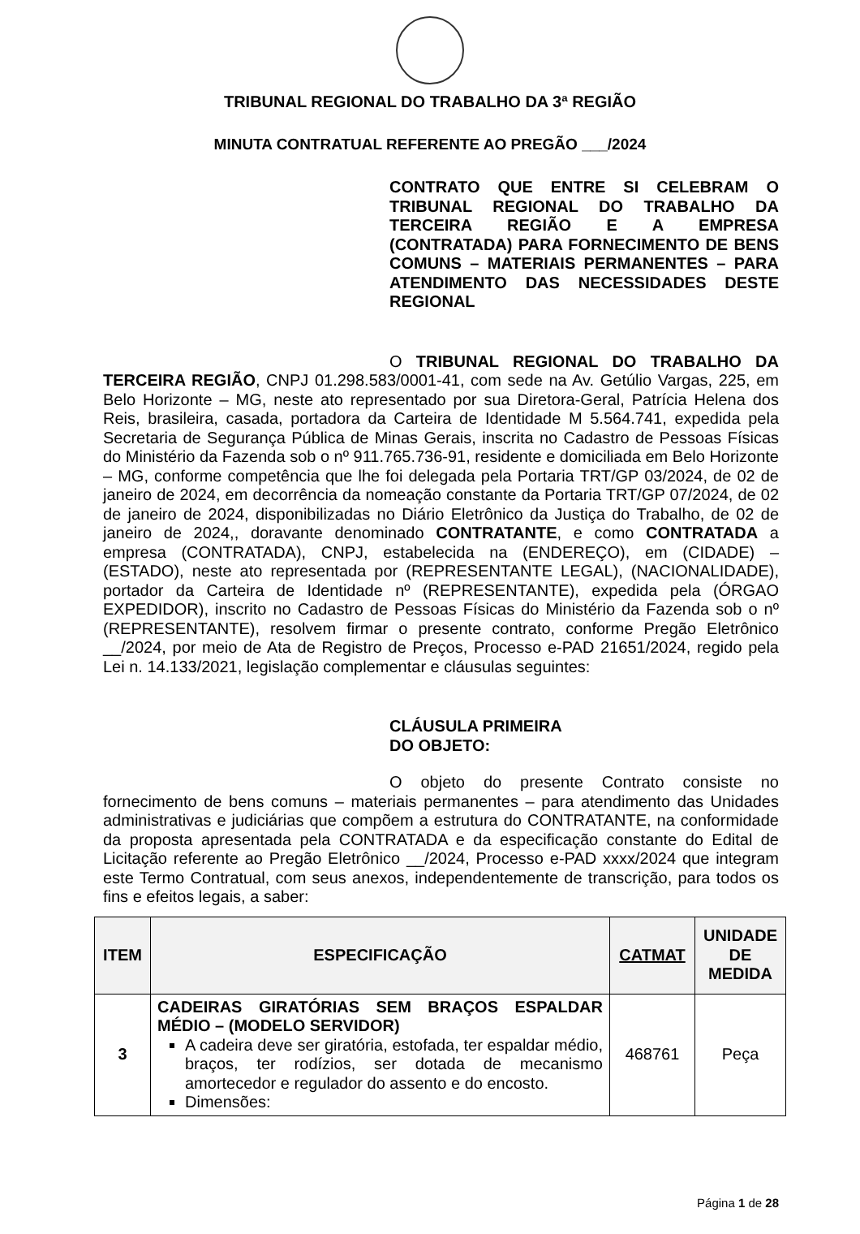TRIBUNAL REGIONAL DO TRABALHO DA 3ª REGIÃO
MINUTA CONTRATUAL REFERENTE AO PREGÃO ___/2024
CONTRATO QUE ENTRE SI CELEBRAM O TRIBUNAL REGIONAL DO TRABALHO DA TERCEIRA REGIÃO E A EMPRESA (CONTRATADA) PARA FORNECIMENTO DE BENS COMUNS – MATERIAIS PERMANENTES – PARA ATENDIMENTO DAS NECESSIDADES DESTE REGIONAL
O TRIBUNAL REGIONAL DO TRABALHO DA TERCEIRA REGIÃO, CNPJ 01.298.583/0001-41, com sede na Av. Getúlio Vargas, 225, em Belo Horizonte – MG, neste ato representado por sua Diretora-Geral, Patrícia Helena dos Reis, brasileira, casada, portadora da Carteira de Identidade M 5.564.741, expedida pela Secretaria de Segurança Pública de Minas Gerais, inscrita no Cadastro de Pessoas Físicas do Ministério da Fazenda sob o nº 911.765.736-91, residente e domiciliada em Belo Horizonte – MG, conforme competência que lhe foi delegada pela Portaria TRT/GP 03/2024, de 02 de janeiro de 2024, em decorrência da nomeação constante da Portaria TRT/GP 07/2024, de 02 de janeiro de 2024, disponibilizadas no Diário Eletrônico da Justiça do Trabalho, de 02 de janeiro de 2024,, doravante denominado CONTRATANTE, e como CONTRATADA a empresa (CONTRATADA), CNPJ, estabelecida na (ENDEREÇO), em (CIDADE) – (ESTADO), neste ato representada por (REPRESENTANTE LEGAL), (NACIONALIDADE), portador da Carteira de Identidade nº (REPRESENTANTE), expedida pela (ÓRGAO EXPEDIDOR), inscrito no Cadastro de Pessoas Físicas do Ministério da Fazenda sob o nº (REPRESENTANTE), resolvem firmar o presente contrato, conforme Pregão Eletrônico __/2024, por meio de Ata de Registro de Preços, Processo e-PAD 21651/2024, regido pela Lei n. 14.133/2021, legislação complementar e cláusulas seguintes:
CLÁUSULA PRIMEIRA
DO OBJETO:
O objeto do presente Contrato consiste no fornecimento de bens comuns – materiais permanentes – para atendimento das Unidades administrativas e judiciárias que compõem a estrutura do CONTRATANTE, na conformidade da proposta apresentada pela CONTRATADA e da especificação constante do Edital de Licitação referente ao Pregão Eletrônico __/2024, Processo e-PAD xxxx/2024 que integram este Termo Contratual, com seus anexos, independentemente de transcrição, para todos os fins e efeitos legais, a saber:
| ITEM | ESPECIFICAÇÃO | CATMAT | UNIDADE DE MEDIDA |
| --- | --- | --- | --- |
| 3 | CADEIRAS GIRATÓRIAS SEM BRAÇOS ESPALDAR MÉDIO – (MODELO SERVIDOR) A cadeira deve ser giratória, estofada, ter espaldar médio, braços, ter rodízios, ser dotada de mecanismo amortecedor e regulador do assento e do encosto. Dimensões: | 468761 | Peça |
Página 1 de 28